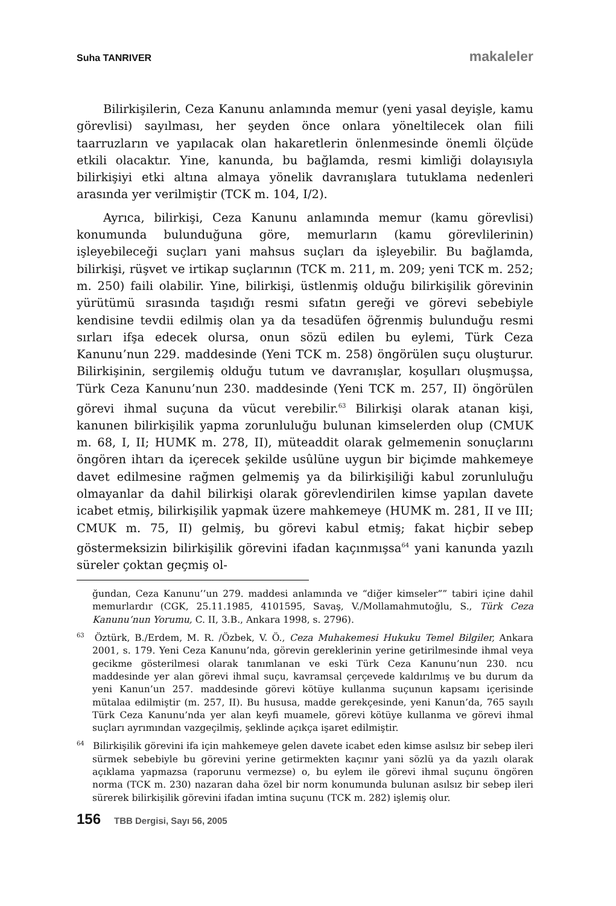Suha TANRIVER makaleler
Bilirkişilerin, Ceza Kanunu anlamında memur (yeni yasal deyişle, kamu görevlisi) sayılması, her şeyden önce onlara yöneltilecek olan fiili taarruzların ve yapılacak olan hakaretlerin önlenmesinde önemli ölçüde etkili olacaktır. Yine, kanunda, bu bağlamda, resmi kimliği dolayısıyla bilirkişiyi etki altına almaya yönelik davranışlara tutuklama nedenleri arasında yer verilmiştir (TCK m. 104, I/2).
Ayrıca, bilirkişi, Ceza Kanunu anlamında memur (kamu görevlisi) konumunda bulunduğuna göre, memurların (kamu görevlilerinin) işleyebileceği suçları yani mahsus suçları da işleyebilir. Bu bağlamda, bilirkişi, rüşvet ve irtikap suçlarının (TCK m. 211, m. 209; yeni TCK m. 252; m. 250) faili olabilir. Yine, bilirkişi, üstlenmiş olduğu bilirkişilik görevinin yürütümü sırasında taşıdığı resmi sıfatın gereği ve görevi sebebiyle kendisine tevdii edilmiş olan ya da tesadüfen öğrenmiş bulunduğu resmi sırları ifşa edecek olursa, onun sözü edilen bu eylemi, Türk Ceza Kanunu’nun 229. maddesinde (Yeni TCK m. 258) öngörülen suçu oluşturur. Bilirkişinin, sergilemiş olduğu tutum ve davranışlar, koşulları oluşmuşsa, Türk Ceza Kanunu’nun 230. maddesinde (Yeni TCK m. 257, II) öngörülen görevi ihmal suçuna da vücut verebilir.<sup>63</sup> Bilirkişi olarak atanan kişi, kanunen bilirkişilik yapma zorunluluğu bulunan kimselerden olup (CMUK m. 68, I, II; HUMK m. 278, II), müteaddit olarak gelmemenin sonuçlarını öngören ihtarı da içerecek şekilde usûlüne uygun bir biçimde mahkemeye davet edilmesine rağmen gelmemiş ya da bilirkişiliği kabul zorunluluğu olmayanlar da dahil bilirkişi olarak görevlendirilen kimse yapılan davete icabet etmiş, bilirkişilik yapmak üzere mahkemeye (HUMK m. 281, II ve III; CMUK m. 75, II) gelmiş, bu görevi kabul etmiş; fakat hiçbir sebep göstermeksizin bilirkişilik görevini ifadan kaçınmışsa<sup>64</sup> yani kanunda yazılı süreler çoktan geçmiş ol-
ğundan, Ceza Kanunu’’un 279. maddesi anlamında ve “diğer kimseler”” tabiri içine dahil memurlardır (CGK, 25.11.1985, 4101595, Savaş, V./Mollamahmutoğlu, S., Türk Ceza Kanunu’nun Yorumu, C. II, 3.B., Ankara 1998, s. 2796).
<sup>63</sup> Öztürk, B./Erdem, M. R. /Özbek, V. Ö., Ceza Muhakemesi Hukuku Temel Bilgiler, Ankara 2001, s. 179. Yeni Ceza Kanunu’nda, görevin gereklerinin yerine getirilmesinde ihmal veya gecikme gösterilmesi olarak tanımlanan ve eski Türk Ceza Kanunu’nun 230. ncu maddesinde yer alan görevi ihmal suçu, kavramsal çerçevede kaldırılmış ve bu durum da yeni Kanun’un 257. maddesinde görevi kötüye kullanma suçunun kapsamı içerisinde mütalaa edilmiştir (m. 257, II). Bu hususa, madde gerekçesinde, yeni Kanun’da, 765 sayılı Türk Ceza Kanunu’nda yer alan keyfi muamele, görevi kötüye kullanma ve görevi ihmal suçları ayrımından vazgeçilmiş, şeklinde açıkça işaret edilmiştir.
<sup>64</sup> Bilirkişilik görevini ifa için mahkemeye gelen davete icabet eden kimse asılsız bir sebep ileri sürmek sebebiyle bu görevini yerine getirmekten kaçınır yani sözlü ya da yazılı olarak açıklama yapmazsa (raporunu vermezse) o, bu eylem ile görevi ihmal suçunu öngören norma (TCK m. 230) nazaran daha özel bir norm konumunda bulunan asılsız bir sebep ileri sürerek bilirkişilik görevini ifadan imtina suçunu (TCK m. 282) işlemiş olur.
156 TBB Dergisi, Sayı 56, 2005